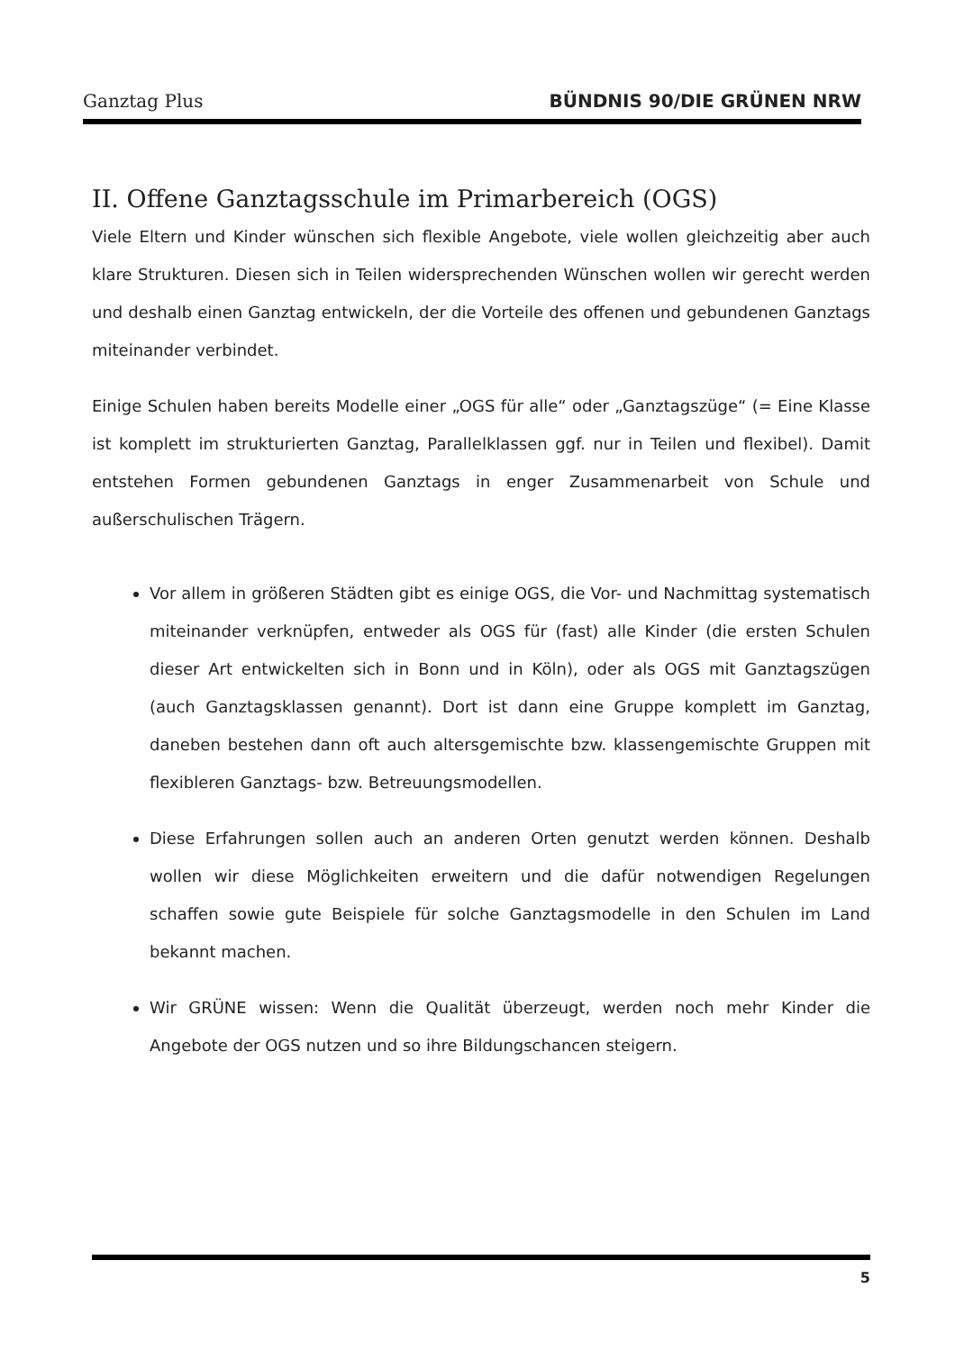Ganztag Plus BÜNDNIS 90/DIE GRÜNEN NRW
II. Offene Ganztagsschule im Primarbereich (OGS)
Viele Eltern und Kinder wünschen sich flexible Angebote, viele wollen gleichzeitig aber auch klare Strukturen. Diesen sich in Teilen widersprechenden Wünschen wollen wir gerecht werden und deshalb einen Ganztag entwickeln, der die Vorteile des offenen und gebundenen Ganztags miteinander verbindet.
Einige Schulen haben bereits Modelle einer „OGS für alle“ oder „Ganztagszüge“ (= Eine Klasse ist komplett im strukturierten Ganztag, Parallelklassen ggf. nur in Teilen und flexibel). Damit entstehen Formen gebundenen Ganztags in enger Zusammenarbeit von Schule und außerschulischen Trägern.
Vor allem in größeren Städten gibt es einige OGS, die Vor- und Nachmittag systematisch miteinander verknüpfen, entweder als OGS für (fast) alle Kinder (die ersten Schulen dieser Art entwickelten sich in Bonn und in Köln), oder als OGS mit Ganztagszügen (auch Ganztagsklassen genannt). Dort ist dann eine Gruppe komplett im Ganztag, daneben bestehen dann oft auch altersgemischte bzw. klassengemischte Gruppen mit flexibleren Ganztags- bzw. Betreuungsmodellen.
Diese Erfahrungen sollen auch an anderen Orten genutzt werden können. Deshalb wollen wir diese Möglichkeiten erweitern und die dafür notwendigen Regelungen schaffen sowie gute Beispiele für solche Ganztagsmodelle in den Schulen im Land bekannt machen.
Wir GRÜNE wissen: Wenn die Qualität überzeugt, werden noch mehr Kinder die Angebote der OGS nutzen und so ihre Bildungschancen steigern.
5